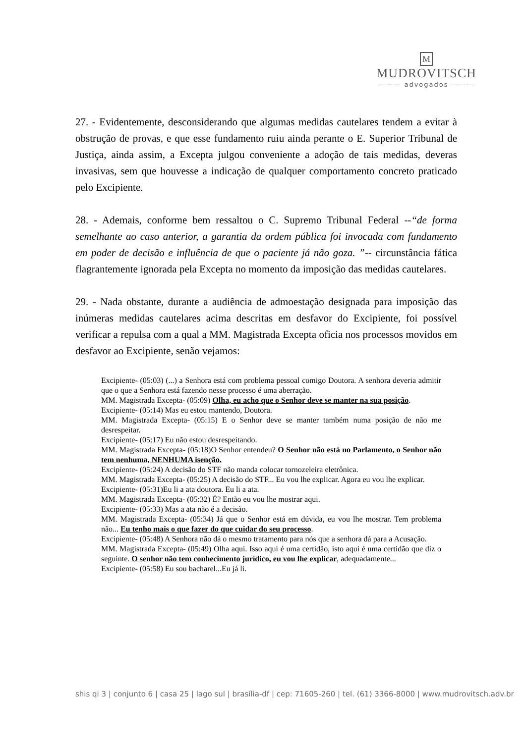M
MUDROVITSCH
——— advogados ———
27. - Evidentemente, desconsiderando que algumas medidas cautelares tendem a evitar à obstrução de provas, e que esse fundamento ruiu ainda perante o E. Superior Tribunal de Justiça, ainda assim, a Excepta julgou conveniente a adoção de tais medidas, deveras invasivas, sem que houvesse a indicação de qualquer comportamento concreto praticado pelo Excipiente.
28. - Ademais, conforme bem ressaltou o C. Supremo Tribunal Federal --“de forma semelhante ao caso anterior, a garantia da ordem pública foi invocada com fundamento em poder de decisão e influência de que o paciente já não goza. ”-- circunstância fática flagrantemente ignorada pela Excepta no momento da imposição das medidas cautelares.
29. - Nada obstante, durante a audiência de admoestação designada para imposição das inúmeras medidas cautelares acima descritas em desfavor do Excipiente, foi possível verificar a repulsa com a qual a MM. Magistrada Excepta oficia nos processos movidos em desfavor ao Excipiente, senão vejamos:
Excipiente- (05:03) (...) a Senhora está com problema pessoal comigo Doutora. A senhora deveria admitir que o que a Senhora está fazendo nesse processo é uma aberração.
MM. Magistrada Excepta- (05:09) Olha, eu acho que o Senhor deve se manter na sua posição.
Excipiente- (05:14) Mas eu estou mantendo, Doutora.
MM. Magistrada Excepta- (05:15) E o Senhor deve se manter também numa posição de não me desrespeitar.
Excipiente- (05:17) Eu não estou desrespeitando.
MM. Magistrada Excepta- (05:18)O Senhor entendeu? O Senhor não está no Parlamento, o Senhor não tem nenhuma, NENHUMA isenção.
Excipiente- (05:24) A decisão do STF não manda colocar tornozeleira eletrônica.
MM. Magistrada Excepta- (05:25) A decisão do STF... Eu vou lhe explicar. Agora eu vou lhe explicar.
Excipiente- (05:31)Eu li a ata doutora. Eu li a ata.
MM. Magistrada Excepta- (05:32) É? Então eu vou lhe mostrar aqui.
Excipiente- (05:33) Mas a ata não é a decisão.
MM. Magistrada Excepta- (05:34) Já que o Senhor está em dúvida, eu vou lhe mostrar. Tem problema não... Eu tenho mais o que fazer do que cuidar do seu processo.
Excipiente- (05:48) A Senhora não dá o mesmo tratamento para nós que a senhora dá para a Acusação.
MM. Magistrada Excepta- (05:49) Olha aqui. Isso aqui é uma certidão, isto aqui é uma certidão que diz o seguinte. O senhor não tem conhecimento jurídico, eu vou lhe explicar, adequadamente...
Excipiente- (05:58) Eu sou bacharel...Eu já li.
shis qi 3 | conjunto 6 | casa 25 | lago sul | brasília-df | cep: 71605-260 | tel. (61) 3366-8000 | www.mudrovitsch.adv.br